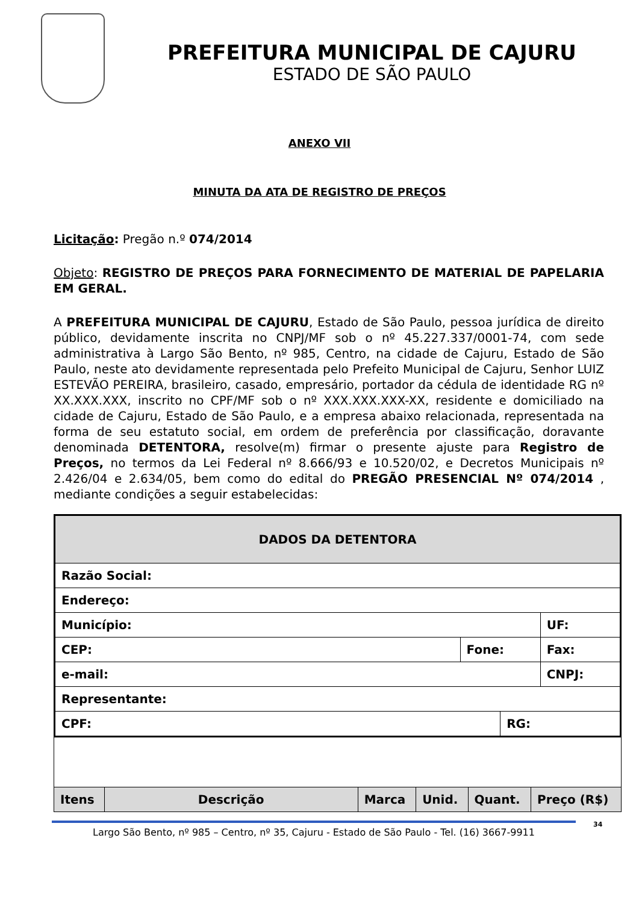PREFEITURA MUNICIPAL DE CAJURU
ESTADO DE SÃO PAULO
ANEXO VII
MINUTA DA ATA DE REGISTRO DE PREÇOS
Licitação: Pregão n.º 074/2014
Objeto: REGISTRO DE PREÇOS PARA FORNECIMENTO DE MATERIAL DE PAPELARIA EM GERAL.
A PREFEITURA MUNICIPAL DE CAJURU, Estado de São Paulo, pessoa jurídica de direito público, devidamente inscrita no CNPJ/MF sob o nº 45.227.337/0001-74, com sede administrativa à Largo São Bento, nº 985, Centro, na cidade de Cajuru, Estado de São Paulo, neste ato devidamente representada pelo Prefeito Municipal de Cajuru, Senhor LUIZ ESTEVÃO PEREIRA, brasileiro, casado, empresário, portador da cédula de identidade RG nº XX.XXX.XXX, inscrito no CPF/MF sob o nº XXX.XXX.XXX-XX, residente e domiciliado na cidade de Cajuru, Estado de São Paulo, e a empresa abaixo relacionada, representada na forma de seu estatuto social, em ordem de preferência por classificação, doravante denominada DETENTORA, resolve(m) firmar o presente ajuste para Registro de Preços, no termos da Lei Federal nº 8.666/93 e 10.520/02, e Decretos Municipais nº 2.426/04 e 2.634/05, bem como do edital do PREGÃO PRESENCIAL Nº 074/2014 , mediante condições a seguir estabelecidas:
| DADOS DA DETENTORA | | | | |
| --- | --- | --- | --- | --- |
| Razão Social: | | | | |
| Endereço: | | | | |
| Município: | | | | UF: |
| CEP: | Fone: | | Fax: | |
| e-mail: | | | CNPJ: | |
| Representante: | | | | |
| CPF: | | RG: | | |
| Itens | Descrição | Marca | Unid. | Quant. | Preço (R$) |
| --- | --- | --- | --- | --- | --- |
Largo São Bento, nº 985 – Centro, nº 35, Cajuru - Estado de São Paulo - Tel. (16) 3667-9911
34